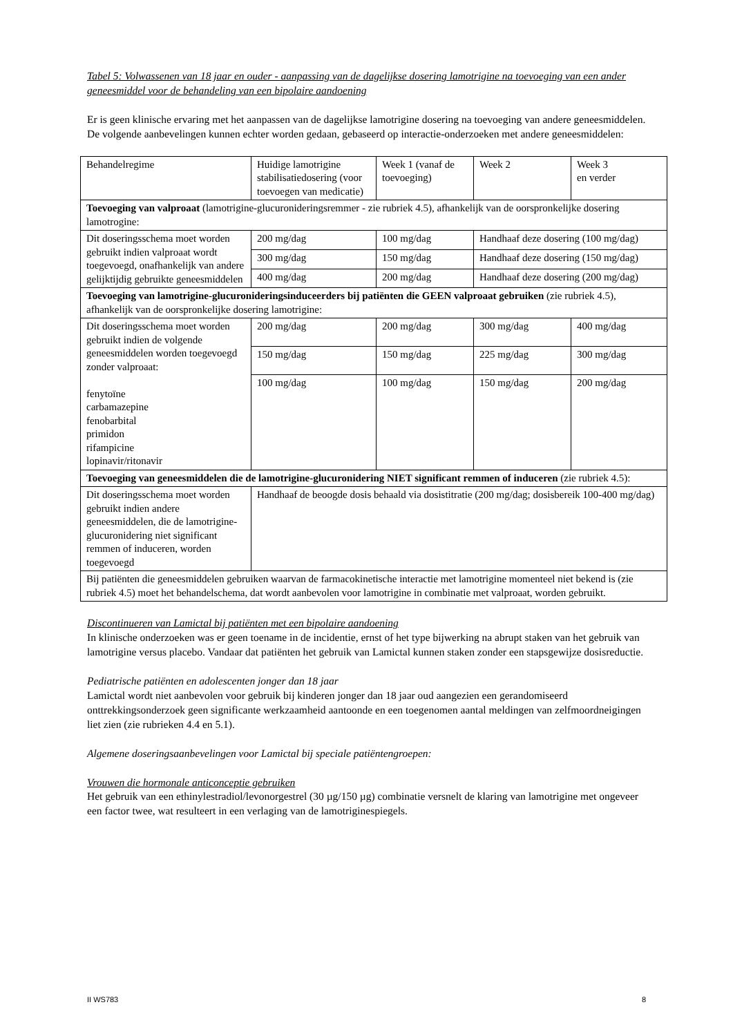Tabel 5: Volwassenen van 18 jaar en ouder - aanpassing van de dagelijkse dosering lamotrigine na toevoeging van een ander geneesmiddel voor de behandeling van een bipolaire aandoening
Er is geen klinische ervaring met het aanpassen van de dagelijkse lamotrigine dosering na toevoeging van andere geneesmiddelen. De volgende aanbevelingen kunnen echter worden gedaan, gebaseerd op interactie-onderzoeken met andere geneesmiddelen:
| Behandelregime | Huidige lamotrigine stabilisatiedosering (voor toevoegen van medicatie) | Week 1 (vanaf de toevoeging) | Week 2 | Week 3 en verder |
| Toevoeging van valproaat (lamotrigine-glucuronideringsremmer - zie rubriek 4.5), afhankelijk van de oorspronkelijke dosering lamotrogine: | | | | |
| Dit doseringsschema moet worden gebruikt indien valproaat wordt toegevoegd, onafhankelijk van andere gelijktijdig gebruikte geneesmiddelen | 200 mg/dag | 100 mg/dag | Handhaaf deze dosering (100 mg/dag) | |
| | 300 mg/dag | 150 mg/dag | Handhaaf deze dosering (150 mg/dag) | |
| | 400 mg/dag | 200 mg/dag | Handhaaf deze dosering (200 mg/dag) | |
| Toevoeging van lamotrigine-glucuronideringsinduceerders bij patiënten die GEEN valproaat gebruiken (zie rubriek 4.5), afhankelijk van de oorspronkelijke dosering lamotrigine: | | | | |
| Dit doseringsschema moet worden gebruikt indien de volgende geneesmiddelen worden toegevoegd zonder valproaat: fenytoïne carbamazepine fenobarbital primidon rifampicine lopinavir/ritonavir | 200 mg/dag | 200 mg/dag | 300 mg/dag | 400 mg/dag |
| | 150 mg/dag | 150 mg/dag | 225 mg/dag | 300 mg/dag |
| | 100 mg/dag | 100 mg/dag | 150 mg/dag | 200 mg/dag |
| Toevoeging van geneesmiddelen die de lamotrigine-glucuronidering NIET significant remmen of induceren (zie rubriek 4.5): | | | | |
| Dit doseringsschema moet worden gebruikt indien andere geneesmiddelen, die de lamotrigine-glucuronidering niet significant remmen of induceren, worden toegevoegd | Handhaaf de beoogde dosis behaald via dosistitratie (200 mg/dag; dosisbereik 100-400 mg/dag) | | | |
| Bij patiënten die geneesmiddelen gebruiken waarvan de farmacokinetische interactie met lamotrigine momenteel niet bekend is (zie rubriek 4.5) moet het behandelschema, dat wordt aanbevolen voor lamotrigine in combinatie met valproaat, worden gebruikt. | | | | |
Discontinueren van Lamictal bij patiënten met een bipolaire aandoening
In klinische onderzoeken was er geen toename in de incidentie, ernst of het type bijwerking na abrupt staken van het gebruik van lamotrigine versus placebo. Vandaar dat patiënten het gebruik van Lamictal kunnen staken zonder een stapsgewijze dosisreductie.
Pediatrische patiënten en adolescenten jonger dan 18 jaar
Lamictal wordt niet aanbevolen voor gebruik bij kinderen jonger dan 18 jaar oud aangezien een gerandomiseerd onttrekkingsonderzoek geen significante werkzaamheid aantoonde en een toegenomen aantal meldingen van zelfmoordneigingen liet zien (zie rubrieken 4.4 en 5.1).
Algemene doseringsaanbevelingen voor Lamictal bij speciale patiëntengroepen:
Vrouwen die hormonale anticonceptie gebruiken
Het gebruik van een ethinylestradiol/levonorgestrel (30 µg/150 µg) combinatie versnelt de klaring van lamotrigine met ongeveer een factor twee, wat resulteert in een verlaging van de lamotriginespiegels.
II WS783 8